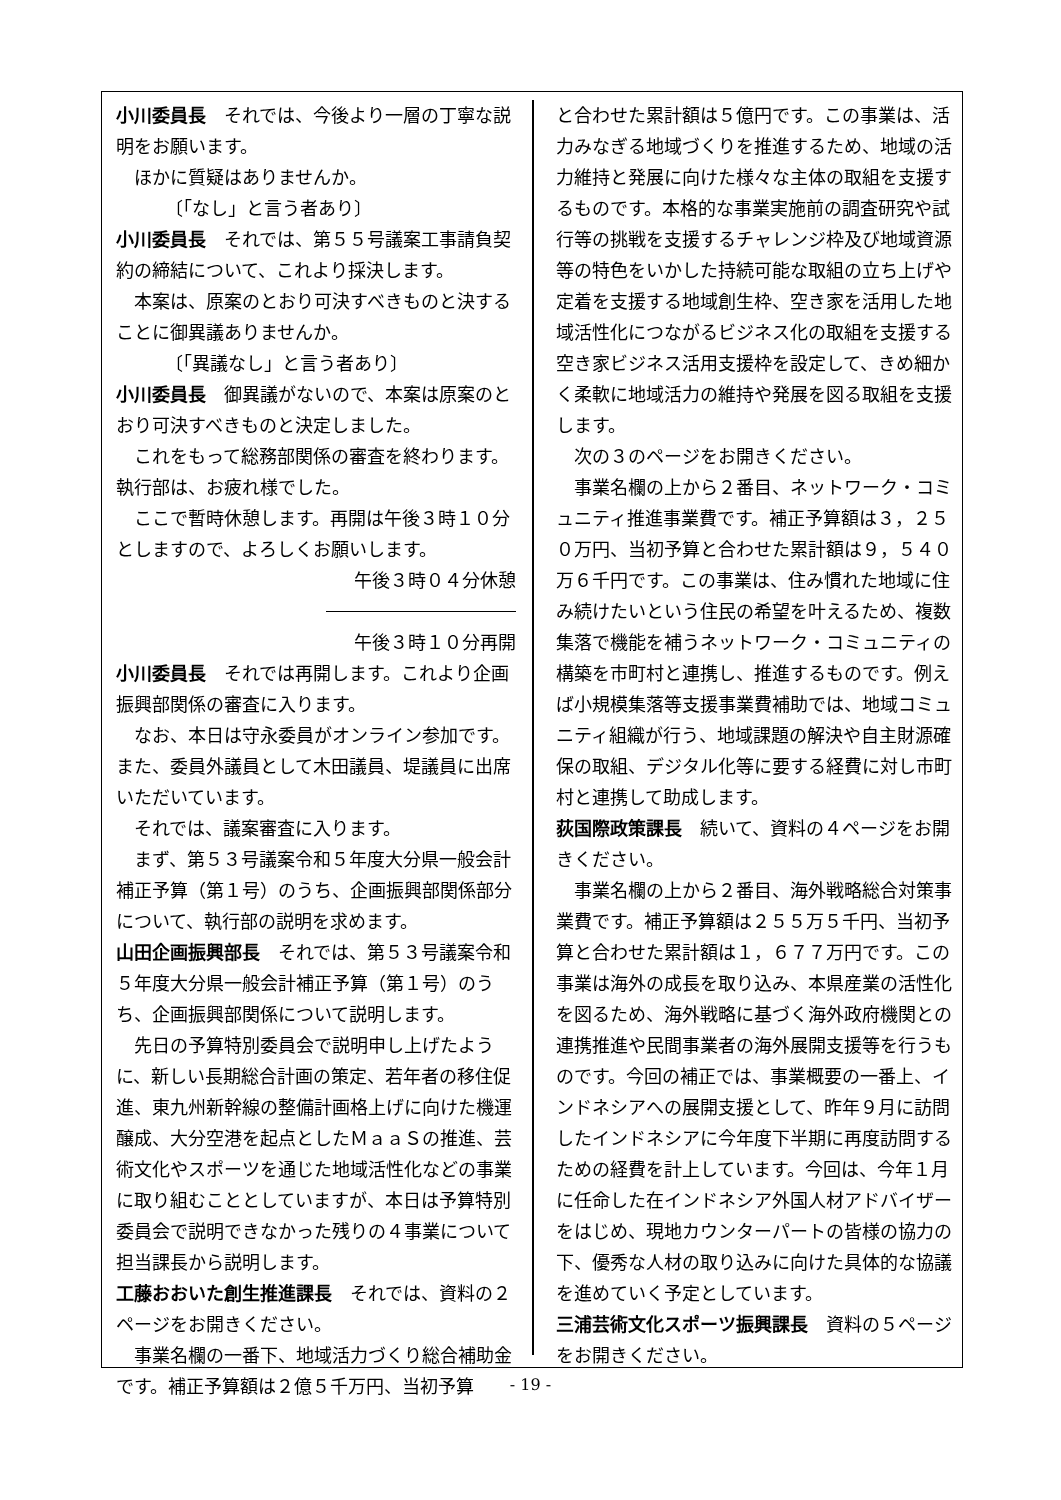小川委員長　それでは、今後より一層の丁寧な説明をお願います。
ほかに質疑はありませんか。
〔「なし」と言う者あり〕
小川委員長　それでは、第５５号議案工事請負契約の締結について、これより採決します。
本案は、原案のとおり可決すべきものと決することに御異議ありませんか。
〔「異議なし」と言う者あり〕
小川委員長　御異議がないので、本案は原案のとおり可決すべきものと決定しました。
これをもって総務部関係の審査を終わります。執行部は、お疲れ様でした。
ここで暫時休憩します。再開は午後３時１０分としますので、よろしくお願いします。
午後３時０４分休憩
午後３時１０分再開
小川委員長　それでは再開します。これより企画振興部関係の審査に入ります。
なお、本日は守永委員がオンライン参加です。また、委員外議員として木田議員、堤議員に出席いただいています。
それでは、議案審査に入ります。
まず、第５３号議案令和５年度大分県一般会計補正予算（第１号）のうち、企画振興部関係部分について、執行部の説明を求めます。
山田企画振興部長　それでは、第５３号議案令和５年度大分県一般会計補正予算（第１号）のうち、企画振興部関係について説明します。
先日の予算特別委員会で説明申し上げたように、新しい長期総合計画の策定、若年者の移住促進、東九州新幹線の整備計画格上げに向けた機運醸成、大分空港を起点としたＭａａＳの推進、芸術文化やスポーツを通じた地域活性化などの事業に取り組むこととしていますが、本日は予算特別委員会で説明できなかった残りの４事業について担当課長から説明します。
工藤おおいた創生推進課長　それでは、資料の２ページをお開きください。
事業名欄の一番下、地域活力づくり総合補助金です。補正予算額は２億５千万円、当初予算
と合わせた累計額は５億円です。この事業は、活力みなぎる地域づくりを推進するため、地域の活力維持と発展に向けた様々な主体の取組を支援するものです。本格的な事業実施前の調査研究や試行等の挑戦を支援するチャレンジ枠及び地域資源等の特色をいかした持続可能な取組の立ち上げや定着を支援する地域創生枠、空き家を活用した地域活性化につながるビジネス化の取組を支援する空き家ビジネス活用支援枠を設定して、きめ細かく柔軟に地域活力の維持や発展を図る取組を支援します。
次の３のページをお開きください。
事業名欄の上から２番目、ネットワーク・コミュニティ推進事業費です。補正予算額は３，２５０万円、当初予算と合わせた累計額は９，５４０万６千円です。この事業は、住み慣れた地域に住み続けたいという住民の希望を叶えるため、複数集落で機能を補うネットワーク・コミュニティの構築を市町村と連携し、推進するものです。例えば小規模集落等支援事業費補助では、地域コミュニティ組織が行う、地域課題の解決や自主財源確保の取組、デジタル化等に要する経費に対し市町村と連携して助成します。
荻国際政策課長　続いて、資料の４ページをお開きください。
事業名欄の上から２番目、海外戦略総合対策事業費です。補正予算額は２５５万５千円、当初予算と合わせた累計額は１，６７７万円です。この事業は海外の成長を取り込み、本県産業の活性化を図るため、海外戦略に基づく海外政府機関との連携推進や民間事業者の海外展開支援等を行うものです。今回の補正では、事業概要の一番上、インドネシアへの展開支援として、昨年９月に訪問したインドネシアに今年度下半期に再度訪問するための経費を計上しています。今回は、今年１月に任命した在インドネシア外国人材アドバイザーをはじめ、現地カウンターパートの皆様の協力の下、優秀な人材の取り込みに向けた具体的な協議を進めていく予定としています。
三浦芸術文化スポーツ振興課長　資料の５ページをお開きください。
- 19 -